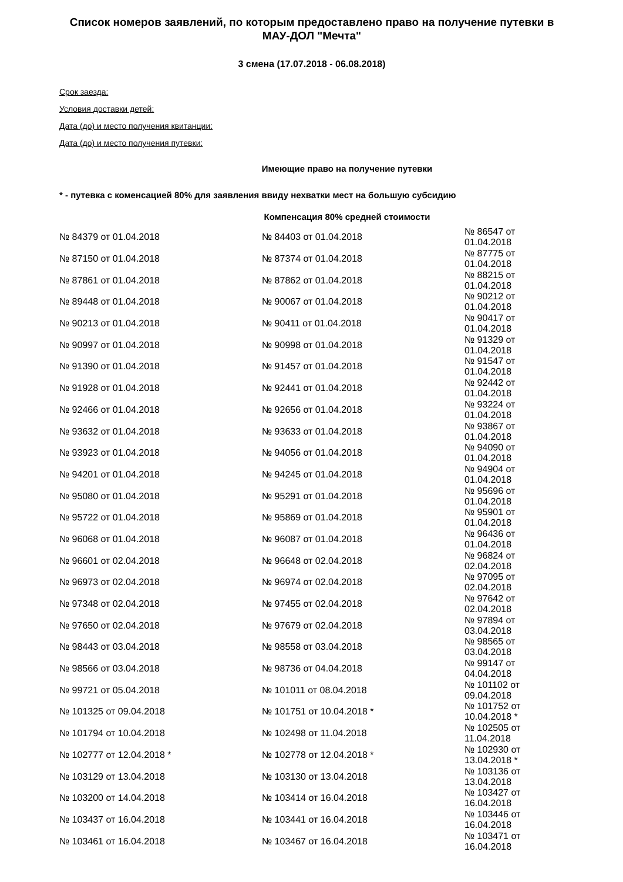Список номеров заявлений, по которым предоставлено право на получение путевки в МАУ-ДОЛ "Мечта"
3 смена (17.07.2018 - 06.08.2018)
Срок заезда:
Условия доставки детей:
Дата (до) и место получения квитанции:
Дата (до) и место получения путевки:
Имеющие право на получение путевки
* - путевка с коменсацией 80% для заявления ввиду нехватки мест на большую субсидию
Компенсация 80% средней стоимости
| № 84379 от 01.04.2018 | № 84403 от 01.04.2018 | № 86547 от 01.04.2018 |
| № 87150 от 01.04.2018 | № 87374 от 01.04.2018 | № 87775 от 01.04.2018 |
| № 87861 от 01.04.2018 | № 87862 от 01.04.2018 | № 88215 от 01.04.2018 |
| № 89448 от 01.04.2018 | № 90067 от 01.04.2018 | № 90212 от 01.04.2018 |
| № 90213 от 01.04.2018 | № 90411 от 01.04.2018 | № 90417 от 01.04.2018 |
| № 90997 от 01.04.2018 | № 90998 от 01.04.2018 | № 91329 от 01.04.2018 |
| № 91390 от 01.04.2018 | № 91457 от 01.04.2018 | № 91547 от 01.04.2018 |
| № 91928 от 01.04.2018 | № 92441 от 01.04.2018 | № 92442 от 01.04.2018 |
| № 92466 от 01.04.2018 | № 92656 от 01.04.2018 | № 93224 от 01.04.2018 |
| № 93632 от 01.04.2018 | № 93633 от 01.04.2018 | № 93867 от 01.04.2018 |
| № 93923 от 01.04.2018 | № 94056 от 01.04.2018 | № 94090 от 01.04.2018 |
| № 94201 от 01.04.2018 | № 94245 от 01.04.2018 | № 94904 от 01.04.2018 |
| № 95080 от 01.04.2018 | № 95291 от 01.04.2018 | № 95696 от 01.04.2018 |
| № 95722 от 01.04.2018 | № 95869 от 01.04.2018 | № 95901 от 01.04.2018 |
| № 96068 от 01.04.2018 | № 96087 от 01.04.2018 | № 96436 от 01.04.2018 |
| № 96601 от 02.04.2018 | № 96648 от 02.04.2018 | № 96824 от 02.04.2018 |
| № 96973 от 02.04.2018 | № 96974 от 02.04.2018 | № 97095 от 02.04.2018 |
| № 97348 от 02.04.2018 | № 97455 от 02.04.2018 | № 97642 от 02.04.2018 |
| № 97650 от 02.04.2018 | № 97679 от 02.04.2018 | № 97894 от 03.04.2018 |
| № 98443 от 03.04.2018 | № 98558 от 03.04.2018 | № 98565 от 03.04.2018 |
| № 98566 от 03.04.2018 | № 98736 от 04.04.2018 | № 99147 от 04.04.2018 |
| № 99721 от 05.04.2018 | № 101011 от 08.04.2018 | № 101102 от 09.04.2018 |
| № 101325 от 09.04.2018 | № 101751 от 10.04.2018 * | № 101752 от 10.04.2018 * |
| № 101794 от 10.04.2018 | № 102498 от 11.04.2018 | № 102505 от 11.04.2018 |
| № 102777 от 12.04.2018 * | № 102778 от 12.04.2018 * | № 102930 от 13.04.2018 * |
| № 103129 от 13.04.2018 | № 103130 от 13.04.2018 | № 103136 от 13.04.2018 |
| № 103200 от 14.04.2018 | № 103414 от 16.04.2018 | № 103427 от 16.04.2018 |
| № 103437 от 16.04.2018 | № 103441 от 16.04.2018 | № 103446 от 16.04.2018 |
| № 103461 от 16.04.2018 | № 103467 от 16.04.2018 | № 103471 от 16.04.2018 |